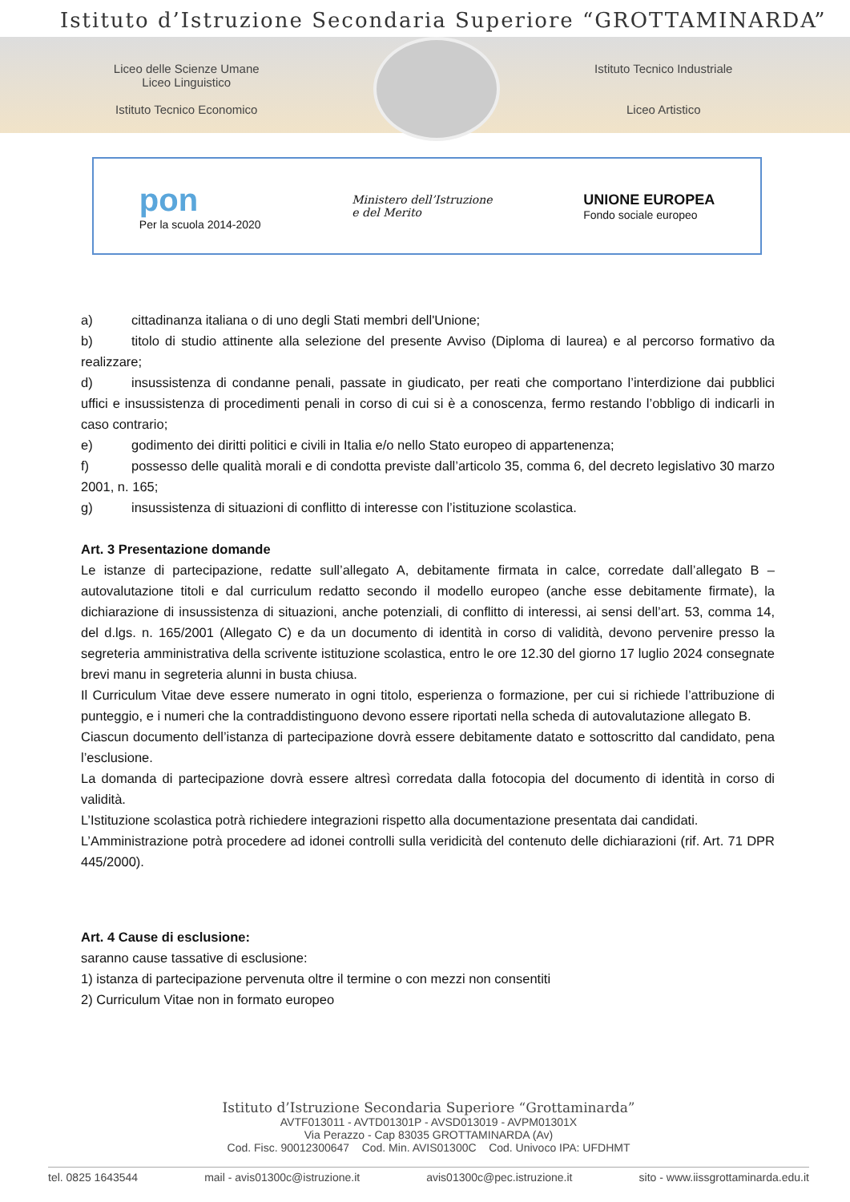Istituto d’Istruzione Secondaria Superiore “GROTTAMINARDA”
Liceo delle Scienze Umane
Liceo Linguistico
Istituto Tecnico Economico
Istituto Tecnico Industriale
Liceo Artistico
pon
Per la scuola 2014-2020
Ministero dell’Istruzione
e del Merito
UNIONE EUROPEA
Fondo sociale europeo
a) cittadinanza italiana o di uno degli Stati membri dell'Unione;
b) titolo di studio attinente alla selezione del presente Avviso (Diploma di laurea) e al percorso formativo da realizzare;
d) insussistenza di condanne penali, passate in giudicato, per reati che comportano l’interdizione dai pubblici uffici e insussistenza di procedimenti penali in corso di cui si è a conoscenza, fermo restando l’obbligo di indicarli in caso contrario;
e) godimento dei diritti politici e civili in Italia e/o nello Stato europeo di appartenenza;
f) possesso delle qualità morali e di condotta previste dall’articolo 35, comma 6, del decreto legislativo 30 marzo 2001, n. 165;
g) insussistenza di situazioni di conflitto di interesse con l’istituzione scolastica.
Art. 3 Presentazione domande
Le istanze di partecipazione, redatte sull’allegato A, debitamente firmata in calce, corredate dall’allegato B – autovalutazione titoli e dal curriculum redatto secondo il modello europeo (anche esse debitamente firmate), la dichiarazione di insussistenza di situazioni, anche potenziali, di conflitto di interessi, ai sensi dell’art. 53, comma 14, del d.lgs. n. 165/2001 (Allegato C) e da un documento di identità in corso di validità, devono pervenire presso la segreteria amministrativa della scrivente istituzione scolastica, entro le ore 12.30 del giorno 17 luglio 2024 consegnate brevi manu in segreteria alunni in busta chiusa.
Il Curriculum Vitae deve essere numerato in ogni titolo, esperienza o formazione, per cui si richiede l’attribuzione di punteggio, e i numeri che la contraddistinguono devono essere riportati nella scheda di autovalutazione allegato B.
Ciascun documento dell’istanza di partecipazione dovrà essere debitamente datato e sottoscritto dal candidato, pena l’esclusione.
La domanda di partecipazione dovrà essere altresì corredata dalla fotocopia del documento di identità in corso di validità.
L’Istituzione scolastica potrà richiedere integrazioni rispetto alla documentazione presentata dai candidati.
L’Amministrazione potrà procedere ad idonei controlli sulla veridicità del contenuto delle dichiarazioni (rif. Art. 71 DPR 445/2000).
Art. 4 Cause di esclusione:
saranno cause tassative di esclusione:
1) istanza di partecipazione pervenuta oltre il termine o con mezzi non consentiti
2) Curriculum Vitae non in formato europeo
Istituto d’Istruzione Secondaria Superiore “Grottaminarda”
AVTF013011 - AVTD01301P - AVSD013019 - AVPM01301X
Via Perazzo - Cap 83035 GROTTAMINARDA (Av)
Cod. Fisc. 90012300647 Cod. Min. AVIS01300C Cod. Univoco IPA: UFDHMT
tel. 0825 1643544 mail - avis01300c@istruzione.it avis01300c@pec.istruzione.it sito - www.iissgrottaminarda.edu.it